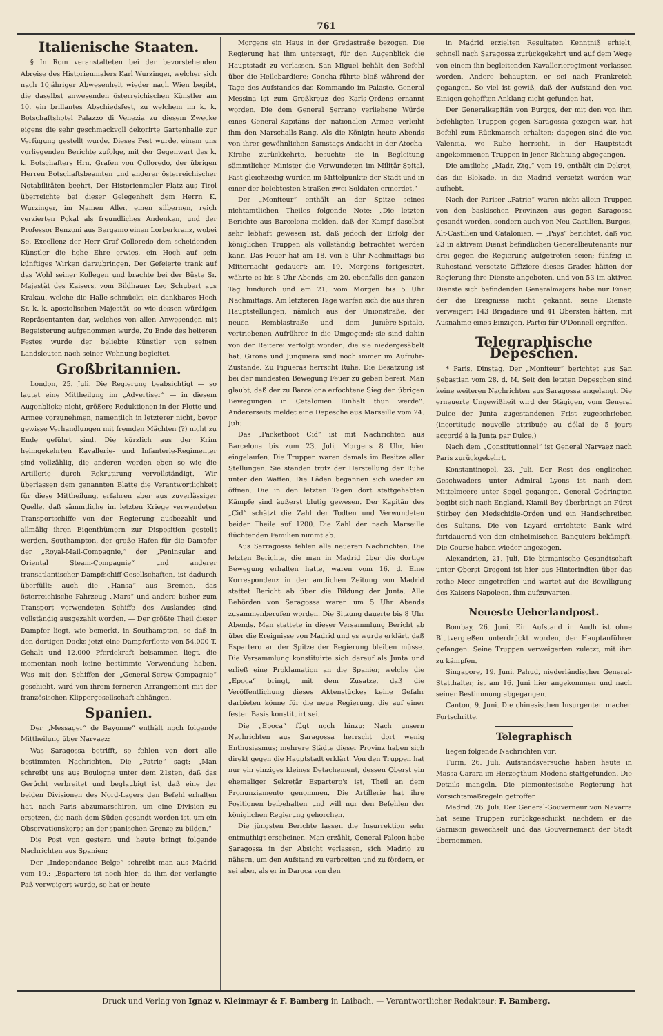761
Italienische Staaten.
§ In Rom veranstalteten bei der bevorstehenden Abreise des Historienmalers Karl Wurzinger, welcher sich nach 10jähriger Abwesenheit wieder nach Wien begibt, die daselbst anwesenden österreichischen Künstler am 10. ein brillantes Abschiedsfest, zu welchem im k. k. Botschaftshotel Palazzo di Venezia zu diesem Zwecke eigens die sehr geschmackvoll dekorirte Gartenhalle zur Verfügung gestellt wurde. Dieses Fest wurde, einem uns vorliegenden Berichte zufolge, mit der Gegenwart des k. k. Botschafters Hrn. Grafen von Colloredo, der übrigen Herren Botschaftsbeamten und anderer österreichischer Notabilitäten beehrt. Der Historienmaler Flatz aus Tirol überreichte bei dieser Gelegenheit dem Herrn K. Wurzinger, im Namen Aller, einen silbernen, reich verzierten Pokal als freundliches Andenken, und der Professor Benzoni aus Bergamo einen Lorberkranz, wobei Se. Excellenz der Herr Graf Colloredo dem scheidenden Künstler die hohe Ehre erwies, ein Hoch auf sein künftiges Wirken darzubringen. Der Gefeierte trank auf das Wohl seiner Kollegen und brachte bei der Büste Sr. Majestät des Kaisers, vom Bildhauer Leo Schubert aus Krakau, welche die Halle schmückt, ein dankbares Hoch Sr. k. k. apostolischen Majestät, so wie dessen würdigen Repräsentanten dar, welches von allen Anwesenden mit Begeisterung aufgenommen wurde. Zu Ende des heiteren Festes wurde der beliebte Künstler von seinen Landsleuten nach seiner Wohnung begleitet.
Großbritannien.
London, 25. Juli. Die Regierung beabsichtigt — so lautet eine Mittheilung im „Advertiser“ — in diesem Augenblicke nicht, größere Reduktionen in der Flotte und Armee vorzunehmen, namentlich in letzterer nicht, bevor gewisse Verhandlungen mit fremden Mächten (?) nicht zu Ende geführt sind. Die kürzlich aus der Krim heimgekehrten Kavallerie- und Infanterie-Regimenter sind vollzählig, die anderen werden eben so wie die Artillerie durch Rekrutirung vervollständigt. Wir überlassen dem genannten Blatte die Verantwortlichkeit für diese Mittheilung, erfahren aber aus zuverlässiger Quelle, daß sämmtliche im letzten Kriege verwendeten Transportschiffe von der Regierung ausbezahlt und allmälig ihren Eigenthümern zur Disposition gestellt werden. Southampton, der große Hafen für die Dampfer der „Royal-Mail-Compagnie,“ der „Peninsular and Oriental Steam-Compagnie“ und anderer transatlantischer Dampfschiff-Gesellschaften, ist dadurch überfüllt; auch die „Hansa“ aus Bremen, das österreichische Fahrzeug „Mars“ und andere bisher zum Transport verwendeten Schiffe des Auslandes sind vollständig ausgezahlt worden. — Der größte Theil dieser Dampfer liegt, wie bemerkt, in Southampton, so daß in den dortigen Docks jetzt eine Dampferflotte von 54.000 T. Gehalt und 12.000 Pferdekraft beisammen liegt, die momentan noch keine bestimmte Verwendung haben. Was mit den Schiffen der „General-Screw-Compagnie“ geschieht, wird von ihrem ferneren Arrangement mit der französischen Klippergesellschaft abhängen.
Spanien.
Der „Messager“ de Bayonne“ enthält noch folgende Mittheilung über Narvaez:
Was Saragossa betrifft, so fehlen von dort alle bestimmten Nachrichten. Die „Patrie“ sagt: „Man schreibt uns aus Boulogne unter dem 21sten, daß das Gerücht verbreitet und beglaubigt ist, daß eine der beiden Divisionen des Nord-Lagers den Befehl erhalten hat, nach Paris abzumarschiren, um eine Division zu ersetzen, die nach dem Süden gesandt worden ist, um ein Observationskorps an der spanischen Grenze zu bilden.“
Die Post von gestern und heute bringt folgende Nachrichten aus Spanien:
Der „Independance Belge“ schreibt man aus Madrid vom 19.: „Espartero ist noch hier; da ihm der verlangte Paß verweigert wurde, so hat er heute
Morgens ein Haus in der Gredastraße bezogen. Die Regierung hat ihm untersagt, für den Augenblick die Hauptstadt zu verlassen. San Miguel behält den Befehl über die Hellebardiere; Concha führte bloß während der Tage des Aufstandes das Kommando im Palaste. General Messina ist zum Großkreuz des Karls-Ordens ernannt worden. Die dem General Serrano verliehene Würde eines General-Kapitäns der nationalen Armee verleiht ihm den Marschalls-Rang. Als die Königin heute Abends von ihrer gewöhnlichen Samstags-Andacht in der Atocha-Kirche zurückkehrte, besuchte sie in Begleitung sämmtlicher Minister die Verwundeten im Militär-Spital. Fast gleichzeitig wurden im Mittelpunkte der Stadt und in einer der belebtesten Straßen zwei Soldaten ermordet.“
Der „Moniteur“ enthält an der Spitze seines nichtamtlichen Theiles folgende Note: „Die letzten Berichte aus Barcelona melden, daß der Kampf daselbst sehr lebhaft gewesen ist, daß jedoch der Erfolg der königlichen Truppen als vollständig betrachtet werden kann. Das Feuer hat am 18. von 5 Uhr Nachmittags bis Mitternacht gedauert; am 19. Morgens fortgesetzt, währte es bis 8 Uhr Abends, am 20. ebenfalls den ganzen Tag hindurch und am 21. vom Morgen bis 5 Uhr Nachmittags. Am letzteren Tage warfen sich die aus ihren Hauptstellungen, nämlich aus der Unionstraße, der neuen Remblastraße und dem Junière-Spitale, vertriebenen Aufrührer in die Umgegend; sie sind dahin von der Reiterei verfolgt worden, die sie niedergesäbelt hat. Girona und Junquiera sind noch immer im Aufruhr-Zustande. Zu Figueras herrscht Ruhe. Die Besatzung ist bei der mindesten Bewegung Feuer zu geben bereit. Man glaubt, daß der zu Barcelona erfochtene Sieg den übrigen Bewegungen in Catalonien Einhalt thun werde“. Andererseits meldet eine Depesche aus Marseille vom 24. Juli:
Das „Packetboot Cid“ ist mit Nachrichten aus Barcelona bis zum 23. Juli, Morgens 8 Uhr, hier eingelaufen. Die Truppen waren damals im Besitze aller Stellungen. Sie standen trotz der Herstellung der Ruhe unter den Waffen. Die Läden begannen sich wieder zu öffnen. Die in den letzten Tagen dort stattgehabten Kämpfe sind äußerst blutig gewesen. Der Kapitän des „Cid“ schätzt die Zahl der Todten und Verwundeten beider Theile auf 1200. Die Zahl der nach Marseille flüchtenden Familien nimmt ab.
Aus Sarragossa fehlen alle neueren Nachrichten. Die letzten Berichte, die man in Madrid über die dortige Bewegung erhalten hatte, waren vom 16. d. Eine Korrespondenz in der amtlichen Zeitung von Madrid stattet Bericht ab über die Bildung der Junta. Alle Behörden von Saragossa waren um 5 Uhr Abends zusammenberufen worden. Die Sitzung dauerte bis 8 Uhr Abends. Man stattete in dieser Versammlung Bericht ab über die Ereignisse von Madrid und es wurde erklärt, daß Espartero an der Spitze der Regierung bleiben müsse. Die Versammlung konstituirte sich darauf als Junta und erließ eine Proklamation an die Spanier, welche die „Epoca“ bringt, mit dem Zusatze, daß die Veröffentlichung dieses Aktenstückes keine Gefahr darbieten könne für die neue Regierung, die auf einer festen Basis konstituirt sei.
Die „Epoca“ fügt noch hinzu: Nach unsern Nachrichten aus Saragossa herrscht dort wenig Enthusiasmus; mehrere Städte dieser Provinz haben sich direkt gegen die Hauptstadt erklärt. Von den Truppen hat nur ein einziges kleines Detachement, dessen Oberst ein ehemaliger Sekretär Espartero's ist, Theil an dem Pronunziamento genommen. Die Artillerie hat ihre Positionen beibehalten und will nur den Befehlen der königlichen Regierung gehorchen.
Die jüngsten Berichte lassen die Insurrektion sehr entmuthigt erscheinen. Man erzählt, General Falcon habe Saragossa in der Absicht verlassen, sich Madrio zu nähern, um den Aufstand zu verbreiten und zu fördern, er sei aber, als er in Daroca von den
in Madrid erzielten Resultaten Kenntniß erhielt, schnell nach Saragossa zurückgekehrt und auf dem Wege von einem ihn begleitenden Kavallerieregiment verlassen worden. Andere behaupten, er sei nach Frankreich gegangen. So viel ist gewiß, daß der Aufstand den von Einigen gehofften Anklang nicht gefunden hat.
Der Generalkapitän von Burgos, der mit den von ihm befehligten Truppen gegen Saragossa gezogen war, hat Befehl zum Rückmarsch erhalten; dagegen sind die von Valencia, wo Ruhe herrscht, in der Hauptstadt angekommenen Truppen in jener Richtung abgegangen.
Die amtliche „Madr. Ztg.“ vom 19. enthält ein Dekret, das die Blokade, in die Madrid versetzt worden war, aufhebt.
Nach der Pariser „Patrie“ waren nicht allein Truppen von den baskischen Provinzen aus gegen Saragossa gesandt worden, sondern auch von Neu-Castilien, Burgos, Alt-Castilien und Catalonien. — „Pays“ berichtet, daß von 23 in aktivem Dienst befindlichen Generallieutenants nur drei gegen die Regierung aufgetreten seien; fünfzig in Ruhestand versetzte Offiziere dieses Grades hätten der Regierung ihre Dienste angeboten, und von 53 im aktiven Dienste sich befindenden Generalmajors habe nur Einer, der die Ereignisse nicht gekannt, seine Dienste verweigert 143 Brigadiere und 41 Obersten hätten, mit Ausnahme eines Einzigen, Partei für O'Donnell ergriffen.
Telegraphische Depeschen.
* Paris, Dinstag. Der „Moniteur“ berichtet aus San Sebastian vom 28. d. M. Seit den letzten Depeschen sind keine weiteren Nachrichten aus Saragossa angelangt. Die erneuerte Ungewißheit wird der 5tägigen, vom General Dulce der Junta zugestandenen Frist zugeschrieben (incertitude nouvelle attribuée au délai de 5 jours accordé à la Junta par Dulce.)
Nach dem „Constitutionnel“ ist General Narvaez nach Paris zurückgekehrt.
Konstantinopel, 23. Juli. Der Rest des englischen Geschwaders unter Admiral Lyons ist nach dem Mittelmeere unter Segel gegangen. General Codrington begibt sich nach England. Kiamil Bey überbringt an Fürst Stirbey den Medschidie-Orden und ein Handschreiben des Sultans. Die von Layard errichtete Bank wird fortdauernd von den einheimischen Banquiers bekämpft. Die Course haben wieder angezogen.
Alexandrien, 21. Juli. Die birmanische Gesandtschaft unter Oberst Orogoni ist hier aus Hinterindien über das rothe Meer eingetroffen und wartet auf die Bewilligung des Kaisers Napoleon, ihm aufzuwarten.
Neueste Ueberlandpost.
Bombay, 26. Juni. Ein Aufstand in Audh ist ohne Blutvergießen unterdrückt worden, der Hauptanführer gefangen. Seine Truppen verweigerten zuletzt, mit ihm zu kämpfen.
Singapore, 19. Juni. Pahud, niederländischer General-Statthalter, ist am 16. Juni hier angekommen und nach seiner Bestimmung abgegangen.
Canton, 9. Juni. Die chinesischen Insurgenten machen Fortschritte.
Telegraphisch
liegen folgende Nachrichten vor:
Turin, 26. Juli. Aufstandsversuche haben heute in Massa-Carara im Herzogthum Modena stattgefunden. Die Details mangeln. Die piemontesische Regierung hat Vorsichtsmaßregeln getroffen.
Madrid, 26. Juli. Der General-Gouverneur von Navarra hat seine Truppen zurückgeschickt, nachdem er die Garnison gewechselt und das Gouvernement der Stadt übernommen.
Druck und Verlag von Ignaz v. Kleinmayr & F. Bamberg in Laibach. — Verantwortlicher Redakteur: F. Bamberg.